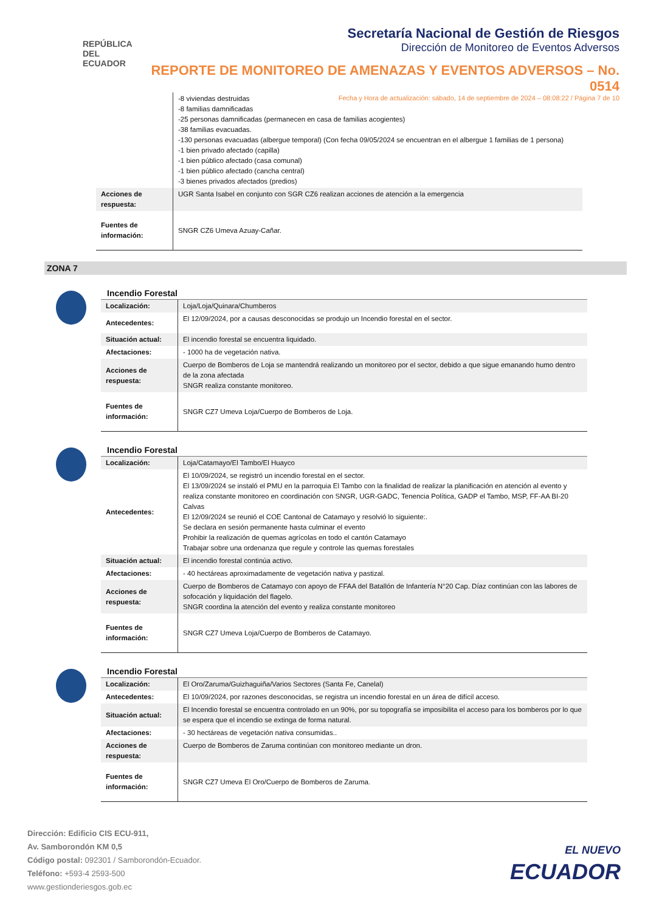REPÚBLICA
DEL ECUADOR
Secretaría Nacional de Gestión de Riesgos
Dirección de Monitoreo de Eventos Adversos
REPORTE DE MONITOREO DE AMENAZAS Y EVENTOS ADVERSOS – No. 0514
Fecha y Hora de actualización: sábado, 14 de septiembre de 2024 – 08:08:22 / Página 7 de 10
| | -8 viviendas destruidas -8 familias damnificadas -25 personas damnificadas (permanecen en casa de familias acogientes) -38 familias evacuadas. -130 personas evacuadas (albergue temporal) (Con fecha 09/05/2024 se encuentran en el albergue 1 familias de 1 persona) -1 bien privado afectado (capilla) -1 bien público afectado (casa comunal) -1 bien público afectado (cancha central) -3 bienes privados afectados (predios) |
| Acciones de respuesta: | UGR Santa Isabel en conjunto con SGR CZ6 realizan acciones de atención a la emergencia |
| Fuentes de información: | SNGR CZ6 Umeva Azuay-Cañar. |
ZONA 7
Incendio Forestal
| Localización: | Loja/Loja/Quinara/Chumberos |
| Antecedentes: | El 12/09/2024, por a causas desconocidas se produjo un Incendio forestal en el sector. |
| Situación actual: | El incendio forestal se encuentra liquidado. |
| Afectaciones: | - 1000 ha de vegetación nativa. |
| Acciones de respuesta: | Cuerpo de Bomberos de Loja se mantendrá realizando un monitoreo por el sector, debido a que sigue emanando humo dentro de la zona afectada SNGR realiza constante monitoreo. |
| Fuentes de información: | SNGR CZ7 Umeva Loja/Cuerpo de Bomberos de Loja. |
Incendio Forestal
| Localización: | Loja/Catamayo/El Tambo/El Huayco |
| Antecedentes: | El 10/09/2024, se registró un incendio forestal en el sector. El 13/09/2024 se instaló el PMU en la parroquia El Tambo con la finalidad de realizar la planificación en atención al evento y realiza constante monitoreo en coordinación con SNGR, UGR-GADC, Tenencia Política, GADP el Tambo, MSP, FF-AA BI-20 Calvas El 12/09/2024 se reunió el COE Cantonal de Catamayo y resolvió lo siguiente:. Se declara en sesión permanente hasta culminar el evento Prohibir la realización de quemas agrícolas en todo el cantón Catamayo Trabajar sobre una ordenanza que regule y controle las quemas forestales |
| Situación actual: | El incendio forestal continúa activo. |
| Afectaciones: | - 40 hectáreas aproximadamente de vegetación nativa y pastizal. |
| Acciones de respuesta: | Cuerpo de Bomberos de Catamayo con apoyo de FFAA del Batallón de Infantería N°20 Cap. Díaz continúan con las labores de sofocación y liquidación del flagelo. SNGR coordina la atención del evento y realiza constante monitoreo |
| Fuentes de información: | SNGR CZ7 Umeva Loja/Cuerpo de Bomberos de Catamayo. |
Incendio Forestal
| Localización: | El Oro/Zaruma/Guizhaguiña/Varios Sectores (Santa Fe, Canelal) |
| Antecedentes: | El 10/09/2024, por razones desconocidas, se registra un incendio forestal en un área de difícil acceso. |
| Situación actual: | El Incendio forestal se encuentra controlado en un 90%, por su topografía se imposibilita el acceso para los bomberos por lo que se espera que el incendio se extinga de forma natural. |
| Afectaciones: | - 30 hectáreas de vegetación nativa consumidas.. |
| Acciones de respuesta: | Cuerpo de Bomberos de Zaruma continúan con monitoreo mediante un dron. |
| Fuentes de información: | SNGR CZ7 Umeva El Oro/Cuerpo de Bomberos de Zaruma. |
Dirección: Edificio CIS ECU-911,
Av. Samborondón KM 0,5
Código postal: 092301 / Samborondón-Ecuador.
Teléfono: +593-4 2593-500
www.gestionderiesgos.gob.ec
EL NUEVO
ECUADOR